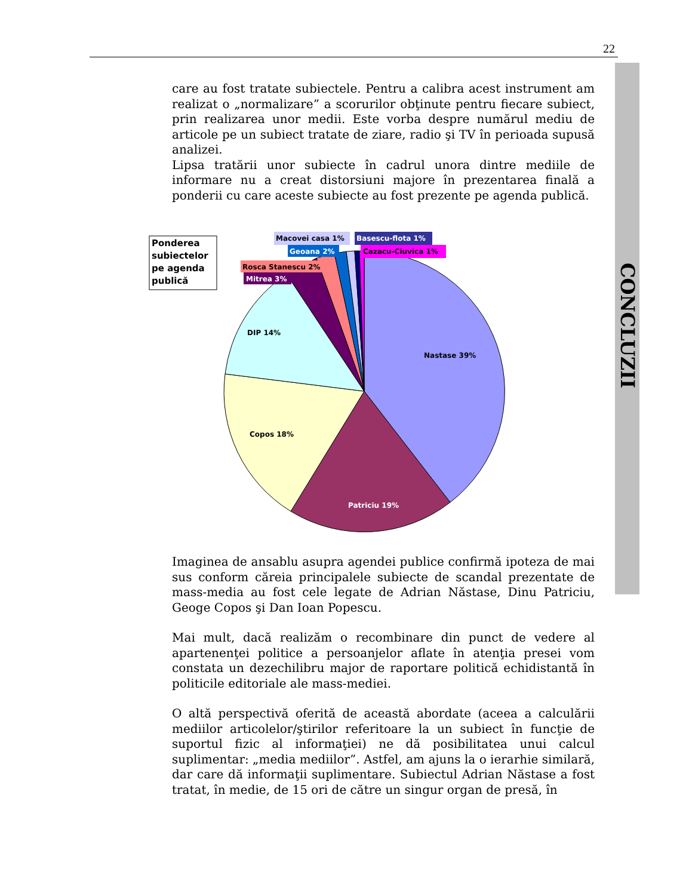22
CONCLUZII
care au fost tratate subiectele. Pentru a calibra acest instrument am realizat o „normalizare” a scorurilor obţinute pentru fiecare subiect, prin realizarea unor medii. Este vorba despre numărul mediu de articole pe un subiect tratate de ziare, radio şi TV în perioada supusă analizei.
Lipsa tratării unor subiecte în cadrul unora dintre mediile de informare nu a creat distorsiuni majore în prezentarea finală a ponderii cu care aceste subiecte au fost prezente pe agenda publică.
Ponderea
subiectelor
pe agenda
publică
Nastase 39%
Patriciu 19%
Copos 18%
DIP 14%
Mitrea 3%
Rosca Stanescu 2%
Geoana 2%
Macovei casa 1%
Basescu-flota 1%
Cazacu-Ciuvica 1%
Imaginea de ansablu asupra agendei publice confirmă ipoteza de mai sus conform căreia principalele subiecte de scandal prezentate de mass-media au fost cele legate de Adrian Năstase, Dinu Patriciu, Geoge Copos şi Dan Ioan Popescu.
Mai mult, dacă realizăm o recombinare din punct de vedere al apartenenţei politice a persoanjelor aflate în atenţia presei vom constata un dezechilibru major de raportare politică echidistantă în politicile editoriale ale mass-mediei.
O altă perspectivă oferită de această abordate (aceea a calculării mediilor articolelor/ştirilor referitoare la un subiect în funcţie de suportul fizic al informaţiei) ne dă posibilitatea unui calcul suplimentar: „media mediilor”. Astfel, am ajuns la o ierarhie similară, dar care dă informaţii suplimentare. Subiectul Adrian Năstase a fost tratat, în medie, de 15 ori de către un singur organ de presă, în